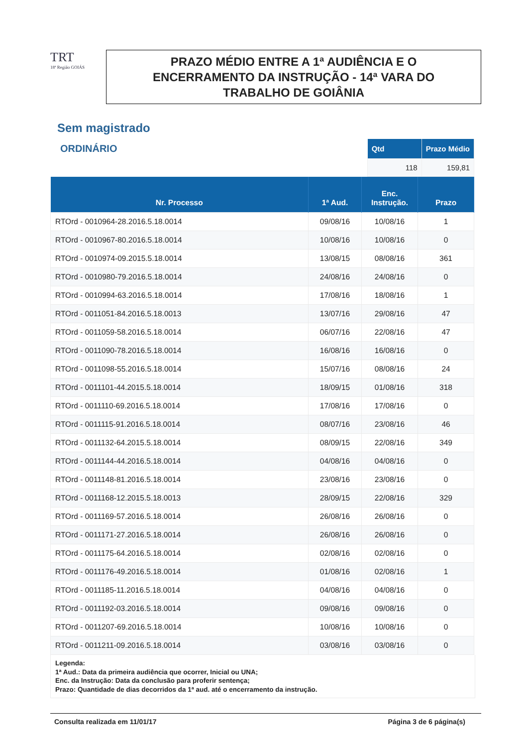TRT
18ª Região GOIÁS
PRAZO MÉDIO ENTRE A 1ª AUDIÊNCIA E O
ENCERRAMENTO DA INSTRUÇÃO - 14ª VARA DO
TRABALHO DE GOIÂNIA
Sem magistrado
ORDINÁRIO
| Qtd | Prazo Médio |
| --- | --- |
| 118 | 159,81 |
| Nr. Processo | 1ª Aud. | Enc. Instrução. | Prazo |
| --- | --- | --- | --- |
| RTOrd - 0010964-28.2016.5.18.0014 | 09/08/16 | 10/08/16 | 1 |
| RTOrd - 0010967-80.2016.5.18.0014 | 10/08/16 | 10/08/16 | 0 |
| RTOrd - 0010974-09.2015.5.18.0014 | 13/08/15 | 08/08/16 | 361 |
| RTOrd - 0010980-79.2016.5.18.0014 | 24/08/16 | 24/08/16 | 0 |
| RTOrd - 0010994-63.2016.5.18.0014 | 17/08/16 | 18/08/16 | 1 |
| RTOrd - 0011051-84.2016.5.18.0013 | 13/07/16 | 29/08/16 | 47 |
| RTOrd - 0011059-58.2016.5.18.0014 | 06/07/16 | 22/08/16 | 47 |
| RTOrd - 0011090-78.2016.5.18.0014 | 16/08/16 | 16/08/16 | 0 |
| RTOrd - 0011098-55.2016.5.18.0014 | 15/07/16 | 08/08/16 | 24 |
| RTOrd - 0011101-44.2015.5.18.0014 | 18/09/15 | 01/08/16 | 318 |
| RTOrd - 0011110-69.2016.5.18.0014 | 17/08/16 | 17/08/16 | 0 |
| RTOrd - 0011115-91.2016.5.18.0014 | 08/07/16 | 23/08/16 | 46 |
| RTOrd - 0011132-64.2015.5.18.0014 | 08/09/15 | 22/08/16 | 349 |
| RTOrd - 0011144-44.2016.5.18.0014 | 04/08/16 | 04/08/16 | 0 |
| RTOrd - 0011148-81.2016.5.18.0014 | 23/08/16 | 23/08/16 | 0 |
| RTOrd - 0011168-12.2015.5.18.0013 | 28/09/15 | 22/08/16 | 329 |
| RTOrd - 0011169-57.2016.5.18.0014 | 26/08/16 | 26/08/16 | 0 |
| RTOrd - 0011171-27.2016.5.18.0014 | 26/08/16 | 26/08/16 | 0 |
| RTOrd - 0011175-64.2016.5.18.0014 | 02/08/16 | 02/08/16 | 0 |
| RTOrd - 0011176-49.2016.5.18.0014 | 01/08/16 | 02/08/16 | 1 |
| RTOrd - 0011185-11.2016.5.18.0014 | 04/08/16 | 04/08/16 | 0 |
| RTOrd - 0011192-03.2016.5.18.0014 | 09/08/16 | 09/08/16 | 0 |
| RTOrd - 0011207-69.2016.5.18.0014 | 10/08/16 | 10/08/16 | 0 |
| RTOrd - 0011211-09.2016.5.18.0014 | 03/08/16 | 03/08/16 | 0 |
Legenda:
1ª Aud.: Data da primeira audiência que ocorrer, Inicial ou UNA;
Enc. da Instrução: Data da conclusão para proferir sentença;
Prazo: Quantidade de dias decorridos da 1ª aud. até o encerramento da instrução.
Consulta realizada em 11/01/17 Página 3 de 6 página(s)